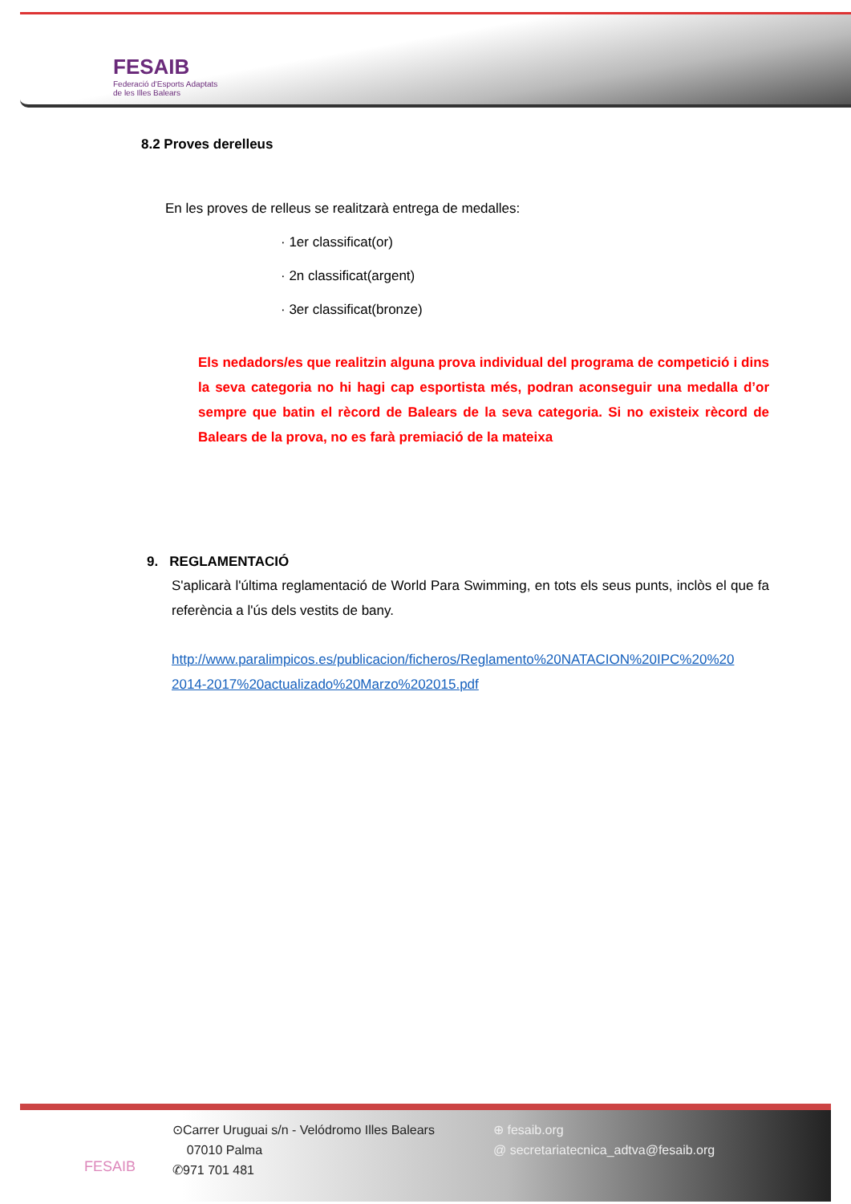FESAIB
Federació d'Esports Adaptats
de les Illes Balears
8.2 Proves derelleus
En les proves de relleus se realitzarà entrega de medalles:
· 1er classificat(or)
· 2n classificat(argent)
· 3er classificat(bronze)
Els nedadors/es que realitzin alguna prova individual del programa de competició i dins la seva categoria no hi hagi cap esportista més, podran aconseguir una medalla d’or sempre que batin el rècord de Balears de la seva categoria. Si no existeix rècord de Balears de la prova, no es farà premiació de la mateixa
9. REGLAMENTACIÓ
S'aplicarà l'última reglamentació de World Para Swimming, en tots els seus punts, inclòs el que fa referència a l'ús dels vestits de bany.
http://www.paralimpicos.es/publicacion/ficheros/Reglamento%20NATACION%20IPC%20%20 2014-2017%20actualizado%20Marzo%202015.pdf
FESAIB
⊙Carrer Uruguai s/n - Velódromo Illes Balears
07010 Palma
✆971 701 481
⊕ fesaib.org
@ secretariatecnica_adtva@fesaib.org